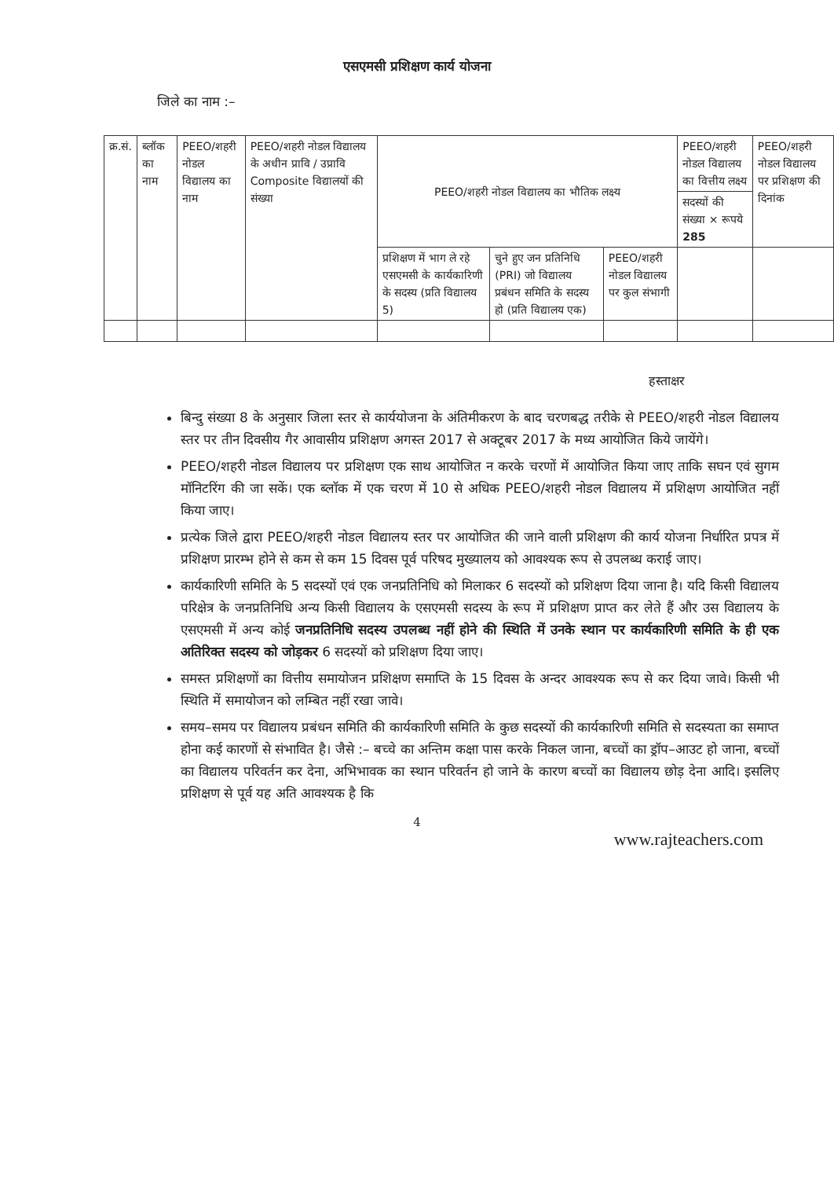एसएमसी प्रशिक्षण कार्य योजना
जिले का नाम :–
| क्र.सं. | ब्लॉक का नाम | PEEO/शहरी नोडल विद्यालय का नाम | PEEO/शहरी नोडल विद्यालय के अधीन प्रावि / उप्रावि Composite विद्यालयों की संख्या | PEEO/शहरी नोडल विद्यालय का भौतिक लक्ष्य | | | PEEO/शहरी नोडल विद्यालय का वित्तीय लक्ष्य | PEEO/शहरी नोडल विद्यालय पर प्रशिक्षण की दिनांक |
| --- | --- | --- | --- | --- | --- | --- | --- | --- |
| | | | | | | | सदस्यों की संख्या × रूपये 285 | |
| | | | | प्रशिक्षण में भाग ले रहे एसएमसी के कार्यकारिणी के सदस्य (प्रति विद्यालय 5) | चुने हुए जन प्रतिनिधि (PRI) जो विद्यालय प्रबंधन समिति के सदस्य हो (प्रति विद्यालय एक) | PEEO/शहरी नोडल विद्यालय पर कुल संभागी | | |
हस्ताक्षर
बिन्दु संख्या 8 के अनुसार जिला स्तर से कार्ययोजना के अंतिमीकरण के बाद चरणबद्ध तरीके से PEEO/शहरी नोडल विद्यालय स्तर पर तीन दिवसीय गैर आवासीय प्रशिक्षण अगस्त 2017 से अक्टूबर 2017 के मध्य आयोजित किये जायेंगे।
PEEO/शहरी नोडल विद्यालय पर प्रशिक्षण एक साथ आयोजित न करके चरणों में आयोजित किया जाए ताकि सघन एवं सुगम मॉनिटरिंग की जा सकें। एक ब्लॉक में एक चरण में 10 से अधिक PEEO/शहरी नोडल विद्यालय में प्रशिक्षण आयोजित नहीं किया जाए।
प्रत्येक जिले द्वारा PEEO/शहरी नोडल विद्यालय स्तर पर आयोजित की जाने वाली प्रशिक्षण की कार्य योजना निर्धारित प्रपत्र में प्रशिक्षण प्रारम्भ होने से कम से कम 15 दिवस पूर्व परिषद मुख्यालय को आवश्यक रूप से उपलब्ध कराई जाए।
कार्यकारिणी समिति के 5 सदस्यों एवं एक जनप्रतिनिधि को मिलाकर 6 सदस्यों को प्रशिक्षण दिया जाना है। यदि किसी विद्यालय परिक्षेत्र के जनप्रतिनिधि अन्य किसी विद्यालय के एसएमसी सदस्य के रूप में प्रशिक्षण प्राप्त कर लेते हैं और उस विद्यालय के एसएमसी में अन्य कोई जनप्रतिनिधि सदस्य उपलब्ध नहीं होने की स्थिति में उनके स्थान पर कार्यकारिणी समिति के ही एक अतिरिक्त सदस्य को जोड़कर 6 सदस्यों को प्रशिक्षण दिया जाए।
समस्त प्रशिक्षणों का वित्तीय समायोजन प्रशिक्षण समाप्ति के 15 दिवस के अन्दर आवश्यक रूप से कर दिया जावे। किसी भी स्थिति में समायोजन को लम्बित नहीं रखा जावे।
समय–समय पर विद्यालय प्रबंधन समिति की कार्यकारिणी समिति के कुछ सदस्यों की कार्यकारिणी समिति से सदस्यता का समाप्त होना कई कारणों से संभावित है। जैसे :– बच्चे का अन्तिम कक्षा पास करके निकल जाना, बच्चों का ड्रॉप–आउट हो जाना, बच्चों का विद्यालय परिवर्तन कर देना, अभिभावक का स्थान परिवर्तन हो जाने के कारण बच्चों का विद्यालय छोड़ देना आदि। इसलिए प्रशिक्षण से पूर्व यह अति आवश्यक है कि
4
www.rajteachers.com